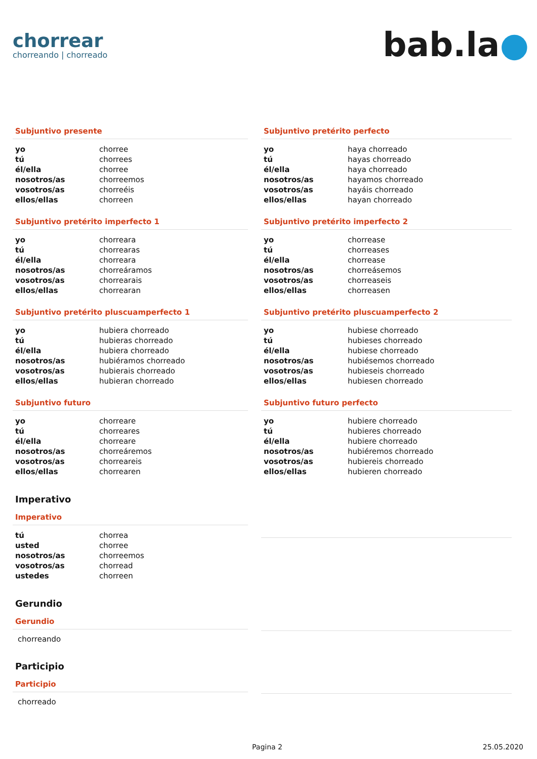chorrear
chorreando | chorreado
bab.la●
Subjuntivo presente
| yo | chorree |
| tú | chorrees |
| él/ella | chorree |
| nosotros/as | chorreemos |
| vosotros/as | chorreéis |
| ellos/ellas | chorreen |
Subjuntivo pretérito perfecto
| yo | haya chorreado |
| tú | hayas chorreado |
| él/ella | haya chorreado |
| nosotros/as | hayamos chorreado |
| vosotros/as | hayáis chorreado |
| ellos/ellas | hayan chorreado |
Subjuntivo pretérito imperfecto 1
| yo | chorreara |
| tú | chorrearas |
| él/ella | chorreara |
| nosotros/as | chorreáramos |
| vosotros/as | chorrearais |
| ellos/ellas | chorrearan |
Subjuntivo pretérito imperfecto 2
| yo | chorrease |
| tú | chorreases |
| él/ella | chorrease |
| nosotros/as | chorreásemos |
| vosotros/as | chorreaseis |
| ellos/ellas | chorreasen |
Subjuntivo pretérito pluscuamperfecto 1
| yo | hubiera chorreado |
| tú | hubieras chorreado |
| él/ella | hubiera chorreado |
| nosotros/as | hubiéramos chorreado |
| vosotros/as | hubierais chorreado |
| ellos/ellas | hubieran chorreado |
Subjuntivo pretérito pluscuamperfecto 2
| yo | hubiese chorreado |
| tú | hubieses chorreado |
| él/ella | hubiese chorreado |
| nosotros/as | hubiésemos chorreado |
| vosotros/as | hubieseis chorreado |
| ellos/ellas | hubiesen chorreado |
Subjuntivo futuro
| yo | chorreare |
| tú | chorreares |
| él/ella | chorreare |
| nosotros/as | chorreáremos |
| vosotros/as | chorreareis |
| ellos/ellas | chorrearen |
Subjuntivo futuro perfecto
| yo | hubiere chorreado |
| tú | hubieres chorreado |
| él/ella | hubiere chorreado |
| nosotros/as | hubiéremos chorreado |
| vosotros/as | hubiereis chorreado |
| ellos/ellas | hubieren chorreado |
Imperativo
Imperativo
| tú | chorrea |
| usted | chorree |
| nosotros/as | chorreemos |
| vosotros/as | chorread |
| ustedes | chorreen |
Gerundio
Gerundio
chorreando
Participio
Participio
chorreado
Pagina 2 25.05.2020